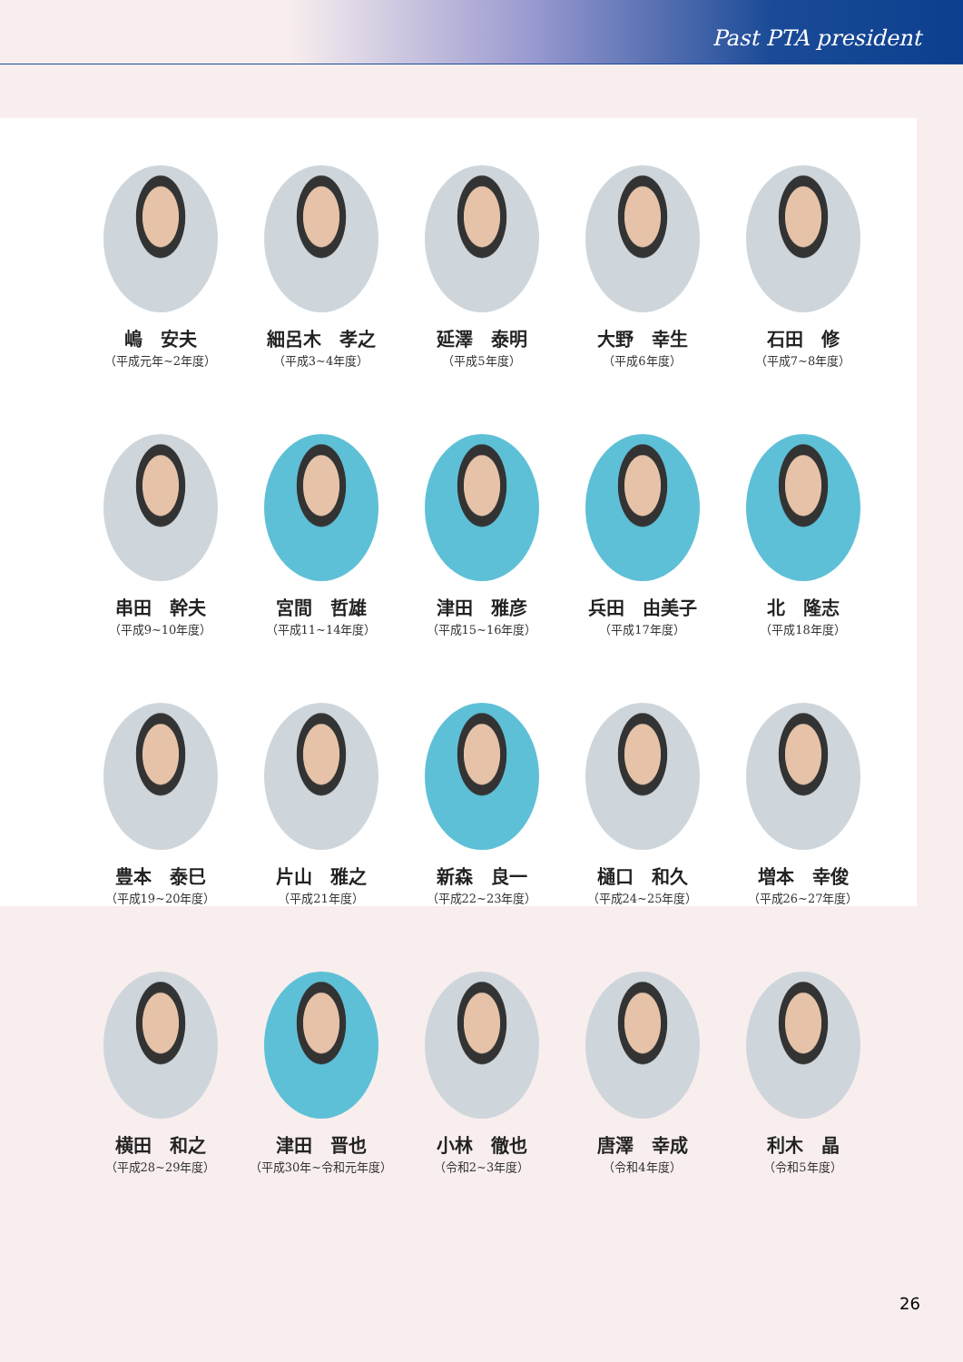Past PTA president
嶋　安夫
（平成元年~2年度）
細呂木　孝之
（平成3~4年度）
延澤　泰明
（平成5年度）
大野　幸生
（平成6年度）
石田　修
（平成7~8年度）
串田　幹夫
（平成9~10年度）
宮間　哲雄
（平成11~14年度）
津田　雅彦
（平成15~16年度）
兵田　由美子
（平成17年度）
北　隆志
（平成18年度）
豊本　泰巳
（平成19~20年度）
片山　雅之
（平成21年度）
新森　良一
（平成22~23年度）
樋口　和久
（平成24~25年度）
増本　幸俊
（平成26~27年度）
横田　和之
（平成28~29年度）
津田　晋也
（平成30年~令和元年度）
小林　徹也
（令和2~3年度）
唐澤　幸成
（令和4年度）
利木　晶
（令和5年度）
26